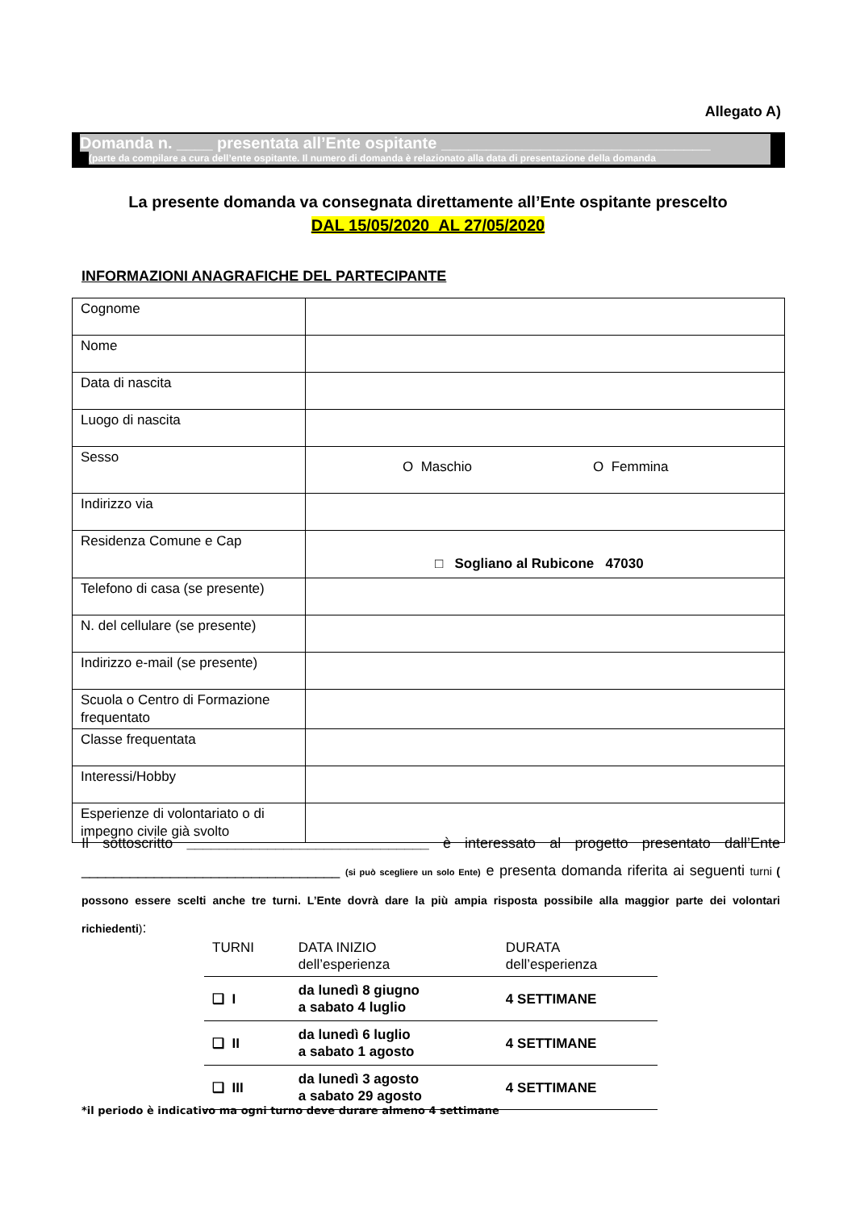Allegato A)
Domanda n. ____ presentata all’Ente ospitante ______________________________
(parte da compilare a cura dell’ente ospitante. Il numero di domanda è relazionato alla data di presentazione della domanda
La presente domanda va consegnata direttamente all’Ente ospitante prescelto
DAL 15/05/2020 AL 27/05/2020
INFORMAZIONI ANAGRAFICHE DEL PARTECIPANTE
| Cognome | |
| Nome | |
| Data di nascita | |
| Luogo di nascita | |
| Sesso | O Maschio O Femmina |
| Indirizzo via | |
| Residenza Comune e Cap | □ Sogliano al Rubicone 47030 |
| Telefono di casa (se presente) | |
| N. del cellulare (se presente) | |
| Indirizzo e-mail (se presente) | |
| Scuola o Centro di Formazione frequentato | |
| Classe frequentata | |
| Interessi/Hobby | |
| Esperienze di volontariato o di impegno civile già svolto | |
Il sottoscritto ______________________________ è interessato al progetto presentato dall’Ente ________________________________ (si può scegliere un solo Ente) e presenta domanda riferita ai seguenti turni ( possono essere scelti anche tre turni. L’Ente dovrà dare la più ampia risposta possibile alla maggior parte dei volontari richiedenti):
| TURNI | DATA INIZIO dell’esperienza | DURATA dell’esperienza |
| --- | --- | --- |
| ❑ I | da lunedì 8 giugno a sabato 4 luglio | 4 SETTIMANE |
| ❑ II | da lunedì 6 luglio a sabato 1 agosto | 4 SETTIMANE |
| ❑ III | da lunedì 3 agosto a sabato 29 agosto | 4 SETTIMANE |
*il periodo è indicativo ma ogni turno deve durare almeno 4 settimane